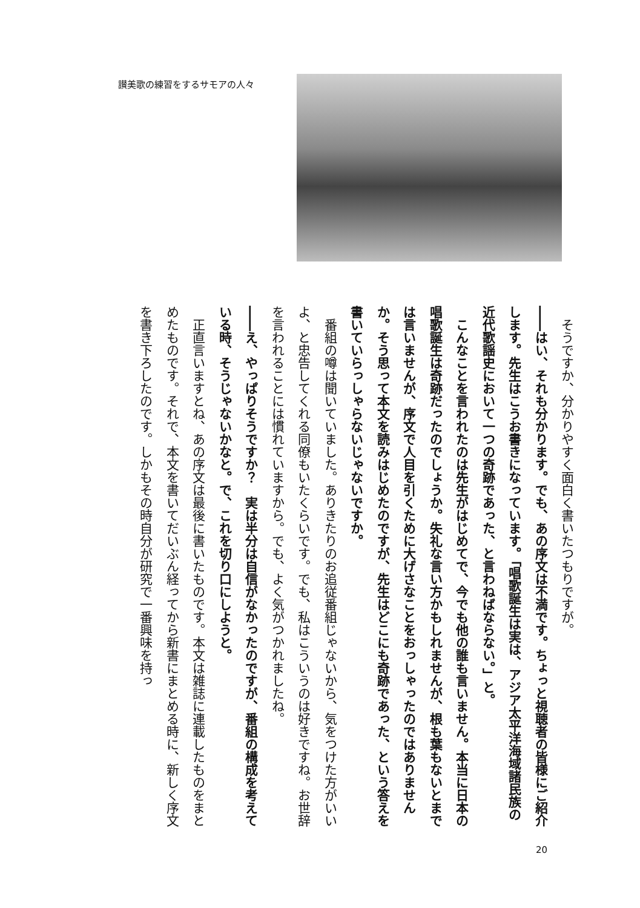讃美歌の練習をするサモアの人々
　そうですか、分かりやすく面白く書いたつもりですが。
――はい、それも分かります。でも、あの序文は不満です。ちょっと視聴者の皆様にご紹介します。先生はこうお書きになっています。「唱歌誕生は実は、アジア太平洋海域諸民族の近代歌謡史において一つの奇跡であった、と言わねばならない。」と。
　こんなことを言われたのは先生がはじめてで、今でも他の誰も言いません。本当に日本の唱歌誕生は奇跡だったのでしょうか。失礼な言い方かもしれませんが、根も葉もないとまでは言いませんが、序文で人目を引くために大げさなことをおっしゃったのではありませんか。そう思って本文を読みはじめたのですが、先生はどこにも奇跡であった、という答えを書いていらっしゃらないじゃないですか。
　番組の噂は聞いていました。ありきたりのお追従番組じゃないから、気をつけた方がいいよ、と忠告してくれる同僚もいたくらいです。でも、私はこういうのは好きですね。お世辞を言われることには慣れていますから。でも、よく気がつかれましたね。
――え、やっぱりそうですか？　実は半分は自信がなかったのですが、番組の構成を考えている時、そうじゃないかなと。で、これを切り口にしようと。
　正直言いますとね、あの序文は最後に書いたものです。本文は雑誌に連載したものをまとめたものです。それで、本文を書いてだいぶん経ってから新書にまとめる時に、新しく序文を書き下ろしたのです。しかもその時自分が研究で一番興味を持っ
20